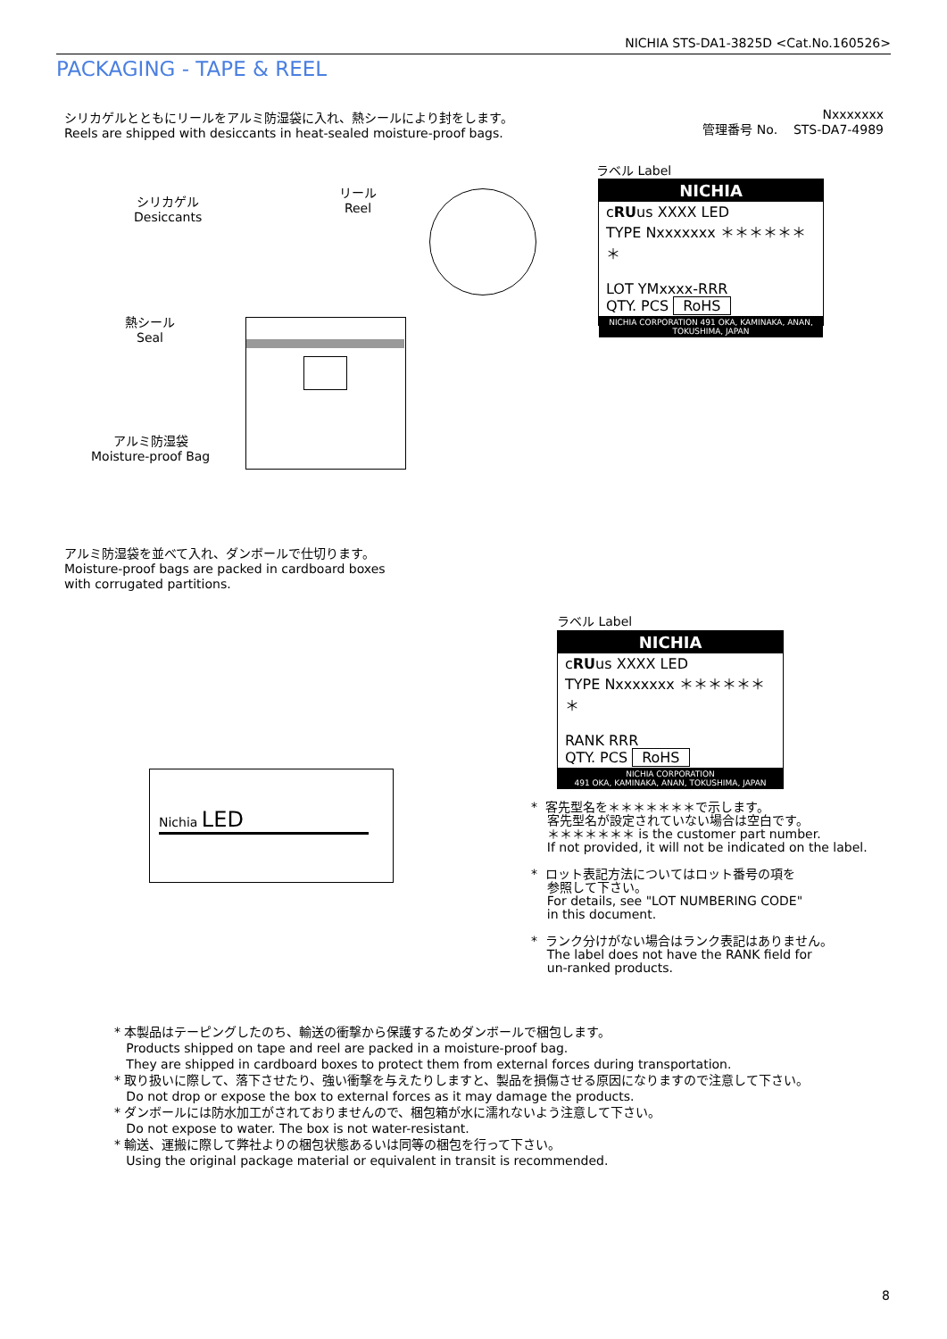NICHIA STS-DA1-3825D <Cat.No.160526>
PACKAGING - TAPE & REEL
シリカゲルとともにリールをアルミ防湿袋に入れ、熱シールにより封をします。
Reels are shipped with desiccants in heat-sealed moisture-proof bags.
Nxxxxxxx
管理番号 No. STS-DA7-4989
シリカゲル
Desiccants
リール
Reel
熱シール
Seal
アルミ防湿袋
Moisture-proof Bag
ラベル Label
NICHIA
cRUus XXXX LED
TYPE Nxxxxxxx ＊＊＊＊＊＊＊
LOT YMxxxx-RRR
QTY. PCS RoHS
NICHIA CORPORATION 491 OKA, KAMINAKA, ANAN, TOKUSHIMA, JAPAN
アルミ防湿袋を並べて入れ、ダンボールで仕切ります。
Moisture-proof bags are packed in cardboard boxes
with corrugated partitions.
Nichia LED
ラベル Label
NICHIA
cRUus XXXX LED
TYPE Nxxxxxxx ＊＊＊＊＊＊＊
RANK RRR
QTY. PCS RoHS
NICHIA CORPORATION
491 OKA, KAMINAKA, ANAN, TOKUSHIMA, JAPAN
* 客先型名を＊＊＊＊＊＊＊で示します。
客先型名が設定されていない場合は空白です。
＊＊＊＊＊＊＊ is the customer part number.
If not provided, it will not be indicated on the label.
* ロット表記方法についてはロット番号の項を
参照して下さい。
For details, see "LOT NUMBERING CODE"
in this document.
* ランク分けがない場合はランク表記はありません。
The label does not have the RANK field for
un-ranked products.
* 本製品はテーピングしたのち、輸送の衝撃から保護するためダンボールで梱包します。
Products shipped on tape and reel are packed in a moisture-proof bag.
They are shipped in cardboard boxes to protect them from external forces during transportation.
* 取り扱いに際して、落下させたり、強い衝撃を与えたりしますと、製品を損傷させる原因になりますので注意して下さい。
Do not drop or expose the box to external forces as it may damage the products.
* ダンボールには防水加工がされておりませんので、梱包箱が水に濡れないよう注意して下さい。
Do not expose to water. The box is not water-resistant.
* 輸送、運搬に際して弊社よりの梱包状態あるいは同等の梱包を行って下さい。
Using the original package material or equivalent in transit is recommended.
8